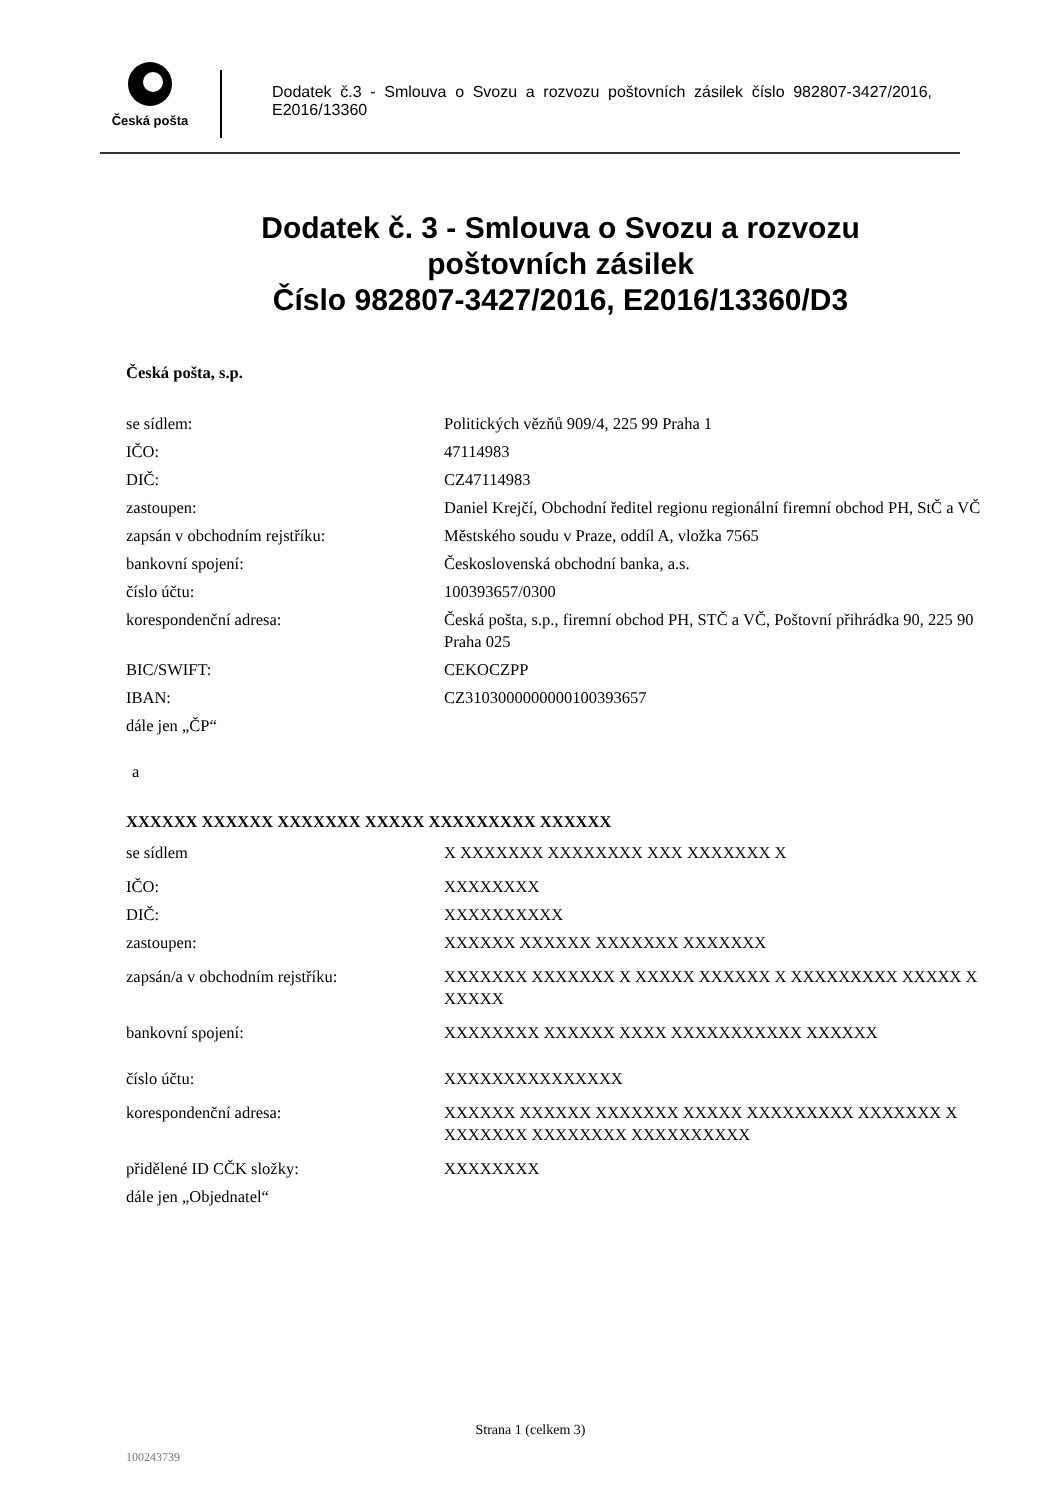Česká pošta
Dodatek č.3 - Smlouva o Svozu a rozvozu poštovních zásilek číslo 982807-3427/2016, E2016/13360
Dodatek č. 3 - Smlouva o Svozu a rozvozu
poštovních zásilek
Číslo 982807-3427/2016, E2016/13360/D3
Česká pošta, s.p.
se sídlem: Politických vězňů 909/4, 225 99 Praha 1
IČO: 47114983
DIČ: CZ47114983
zastoupen: Daniel Krejčí, Obchodní ředitel regionu regionální firemní obchod PH, StČ a VČ
zapsán v obchodním rejstříku: Městského soudu v Praze, oddíl A, vložka 7565
bankovní spojení: Československá obchodní banka, a.s.
číslo účtu: 100393657/0300
korespondenční adresa: Česká pošta, s.p., firemní obchod PH, STČ a VČ, Poštovní přihrádka 90, 225 90 Praha 025
BIC/SWIFT: CEKOCZPP
IBAN: CZ3103000000000100393657
dále jen „ČP“
a
XXXXXX XXXXXX XXXXXXX XXXXX XXXXXXXXX XXXXXX
se sídlem X XXXXXXX XXXXXXXX XXX XXXXXXX X
IČO: XXXXXXXX
DIČ: XXXXXXXXXX
zastoupen: XXXXXX XXXXXX XXXXXXX XXXXXXX
zapsán/a v obchodním rejstříku: XXXXXXX XXXXXXX X XXXXX XXXXXX X XXXXXXXXX XXXXX X XXXXX
bankovní spojení: XXXXXXXX XXXXXX XXXX XXXXXXXXXXX XXXXXX
číslo účtu: XXXXXXXXXXXXXXX
korespondenční adresa: XXXXXX XXXXXX XXXXXXX XXXXX XXXXXXXXX XXXXXXX X XXXXXXX XXXXXXXX XXXXXXXXXX
přidělené ID CČK složky: XXXXXXXX
dále jen „Objednatel“
Strana 1 (celkem 3)
100243739